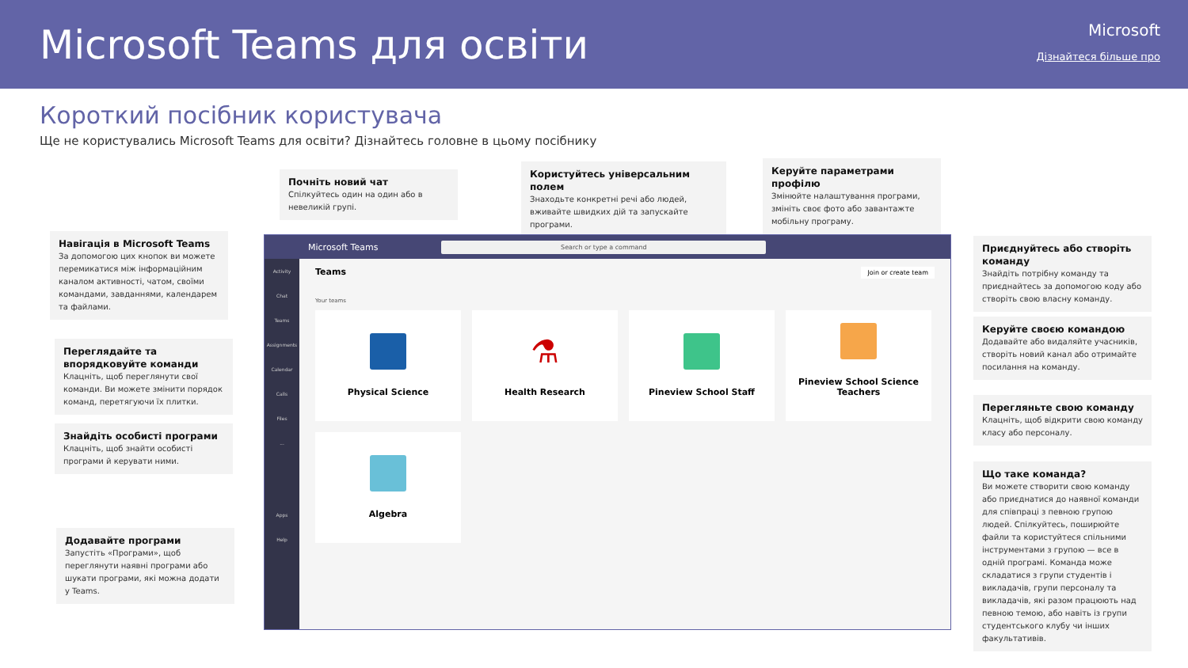Microsoft Teams для освіти
Microsoft
Дізнайтеся більше про
Короткий посібник користувача
Ще не користувались Microsoft Teams для освіти? Дізнайтесь головне в цьому посібнику
Почніть новий чат
Спілкуйтесь один на один або в невеликій групі.
Користуйтесь універсальним полем
Знаходьте конкретні речі або людей, вживайте швидких дій та запускайте програми.
Керуйте параметрами профілю
Змінюйте налаштування програми, змініть своє фото або завантажте мобільну програму.
Навігація в Microsoft Teams
За допомогою цих кнопок ви можете перемикатися між інформаційним каналом активності, чатом, своїми командами, завданнями, календарем та файлами.
Переглядайте та впорядковуйте команди
Клацніть, щоб переглянути свої команди. Ви можете змінити порядок команд, перетягуючи їх плитки.
Знайдіть особисті програми
Клацніть, щоб знайти особисті програми й керувати ними.
Додавайте програми
Запустіть «Програми», щоб переглянути наявні програми або шукати програми, які можна додати у Teams.
Приєднуйтесь або створіть команду
Знайдіть потрібну команду та приєднайтесь за допомогою коду або створіть свою власну команду.
Керуйте своєю командою
Додавайте або видаляйте учасників, створіть новий канал або отримайте посилання на команду.
Перегляньте свою команду
Клацніть, щоб відкрити свою команду класу або персоналу.
Що таке команда?
Ви можете створити свою команду або приєднатися до наявної команди для співпраці з певною групою людей. Спілкуйтесь, поширюйте файли та користуйтеся спільними інструментами з групою — все в одній програмі. Команда може складатися з групи студентів і викладачів, групи персоналу та викладачів, які разом працюють над певною темою, або навіть із групи студентського клубу чи інших факультативів.
Microsoft Teams Search or type a command
Activity
Chat
Teams
Assignments
Calendar
Calls
Files
...
Apps
Help
Teams Join or create team
Your teams
Physical Science
⚗
Health Research
Pineview School Staff
Pineview School Science Teachers
Algebra